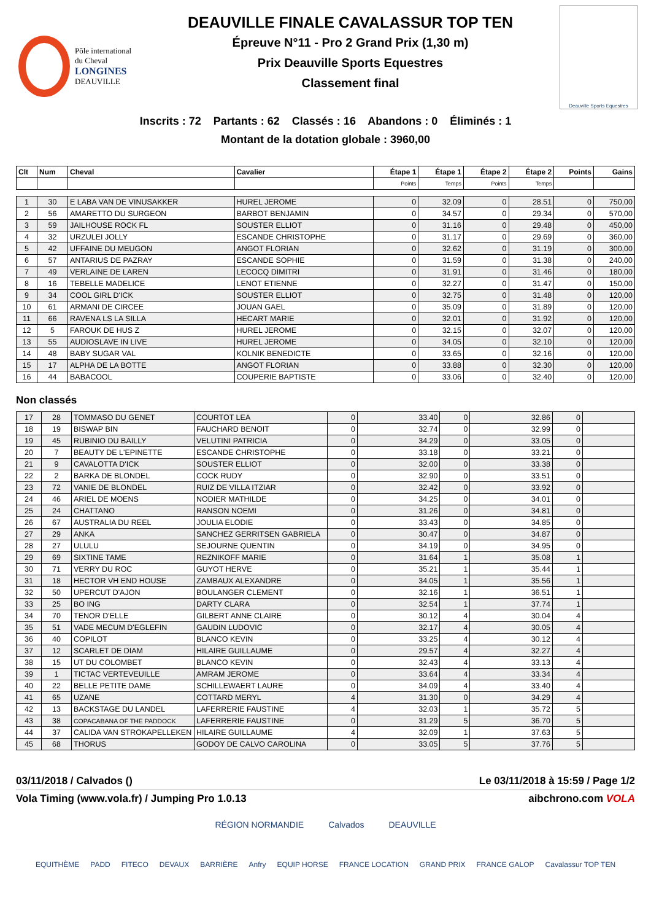Pôle international
du Cheval
LONGINES
DEAUVILLE
DEAUVILLE FINALE CAVALASSUR TOP TEN
Épreuve N°11 - Pro 2 Grand Prix (1,30 m)
Prix Deauville Sports Equestres
Classement final
Deauville Sports Equestres
Inscrits : 72 Partants : 62 Classés : 16 Abandons : 0 Éliminés : 1
Montant de la dotation globale : 3960,00
| Clt | Num | Cheval | Cavalier | Étape 1 | Étape 1 | Étape 2 | Étape 2 | Points | Gains |
| --- | --- | --- | --- | --- | --- | --- | --- | --- | --- |
| | | | | Points | Temps | Points | Temps | | |
| 1 | 30 | E LABA VAN DE VINUSAKKER | HUREL JEROME | 0 | 32.09 | 0 | 28.51 | 0 | 750,00 |
| 2 | 56 | AMARETTO DU SURGEON | BARBOT BENJAMIN | 0 | 34.57 | 0 | 29.34 | 0 | 570,00 |
| 3 | 59 | JAILHOUSE ROCK FL | SOUSTER ELLIOT | 0 | 31.16 | 0 | 29.48 | 0 | 450,00 |
| 4 | 32 | URZULEI JOLLY | ESCANDE CHRISTOPHE | 0 | 31.17 | 0 | 29.69 | 0 | 360,00 |
| 5 | 42 | UFFAINE DU MEUGON | ANGOT FLORIAN | 0 | 32.62 | 0 | 31.19 | 0 | 300,00 |
| 6 | 57 | ANTARIUS DE PAZRAY | ESCANDE SOPHIE | 0 | 31.59 | 0 | 31.38 | 0 | 240,00 |
| 7 | 49 | VERLAINE DE LAREN | LECOCQ DIMITRI | 0 | 31.91 | 0 | 31.46 | 0 | 180,00 |
| 8 | 16 | TEBELLE MADELICE | LENOT ETIENNE | 0 | 32.27 | 0 | 31.47 | 0 | 150,00 |
| 9 | 34 | COOL GIRL D'ICK | SOUSTER ELLIOT | 0 | 32.75 | 0 | 31.48 | 0 | 120,00 |
| 10 | 61 | ARMANI DE CIRCEE | JOUAN GAEL | 0 | 35.09 | 0 | 31.89 | 0 | 120,00 |
| 11 | 66 | RAVENA LS LA SILLA | HECART MARIE | 0 | 32.01 | 0 | 31.92 | 0 | 120,00 |
| 12 | 5 | FAROUK DE HUS Z | HUREL JEROME | 0 | 32.15 | 0 | 32.07 | 0 | 120,00 |
| 13 | 55 | AUDIOSLAVE IN LIVE | HUREL JEROME | 0 | 34.05 | 0 | 32.10 | 0 | 120,00 |
| 14 | 48 | BABY SUGAR VAL | KOLNIK BENEDICTE | 0 | 33.65 | 0 | 32.16 | 0 | 120,00 |
| 15 | 17 | ALPHA DE LA BOTTE | ANGOT FLORIAN | 0 | 33.88 | 0 | 32.30 | 0 | 120,00 |
| 16 | 44 | BABACOOL | COUPERIE BAPTISTE | 0 | 33.06 | 0 | 32.40 | 0 | 120,00 |
Non classés
| 17 | 28 | TOMMASO DU GENET | COURTOT LEA | 0 | 33.40 | 0 | 32.86 | 0 | |
| 18 | 19 | BISWAP BIN | FAUCHARD BENOIT | 0 | 32.74 | 0 | 32.99 | 0 | |
| 19 | 45 | RUBINIO DU BAILLY | VELUTINI PATRICIA | 0 | 34.29 | 0 | 33.05 | 0 | |
| 20 | 7 | BEAUTY DE L'EPINETTE | ESCANDE CHRISTOPHE | 0 | 33.18 | 0 | 33.21 | 0 | |
| 21 | 9 | CAVALOTTA D'ICK | SOUSTER ELLIOT | 0 | 32.00 | 0 | 33.38 | 0 | |
| 22 | 2 | BARKA DE BLONDEL | COCK RUDY | 0 | 32.90 | 0 | 33.51 | 0 | |
| 23 | 72 | VANIE DE BLONDEL | RUIZ DE VILLA ITZIAR | 0 | 32.42 | 0 | 33.92 | 0 | |
| 24 | 46 | ARIEL DE MOENS | NODIER MATHILDE | 0 | 34.25 | 0 | 34.01 | 0 | |
| 25 | 24 | CHATTANO | RANSON NOEMI | 0 | 31.26 | 0 | 34.81 | 0 | |
| 26 | 67 | AUSTRALIA DU REEL | JOULIA ELODIE | 0 | 33.43 | 0 | 34.85 | 0 | |
| 27 | 29 | ANKA | SANCHEZ GERRITSEN GABRIELA | 0 | 30.47 | 0 | 34.87 | 0 | |
| 28 | 27 | ULULU | SEJOURNE QUENTIN | 0 | 34.19 | 0 | 34.95 | 0 | |
| 29 | 69 | SIXTINE TAME | REZNIKOFF MARIE | 0 | 31.64 | 1 | 35.08 | 1 | |
| 30 | 71 | VERRY DU ROC | GUYOT HERVE | 0 | 35.21 | 1 | 35.44 | 1 | |
| 31 | 18 | HECTOR VH END HOUSE | ZAMBAUX ALEXANDRE | 0 | 34.05 | 1 | 35.56 | 1 | |
| 32 | 50 | UPERCUT D'AJON | BOULANGER CLEMENT | 0 | 32.16 | 1 | 36.51 | 1 | |
| 33 | 25 | BO ING | DARTY CLARA | 0 | 32.54 | 1 | 37.74 | 1 | |
| 34 | 70 | TENOR D'ELLE | GILBERT ANNE CLAIRE | 0 | 30.12 | 4 | 30.04 | 4 | |
| 35 | 51 | VADE MECUM D'EGLEFIN | GAUDIN LUDOVIC | 0 | 32.17 | 4 | 30.05 | 4 | |
| 36 | 40 | COPILOT | BLANCO KEVIN | 0 | 33.25 | 4 | 30.12 | 4 | |
| 37 | 12 | SCARLET DE DIAM | HILAIRE GUILLAUME | 0 | 29.57 | 4 | 32.27 | 4 | |
| 38 | 15 | UT DU COLOMBET | BLANCO KEVIN | 0 | 32.43 | 4 | 33.13 | 4 | |
| 39 | 1 | TICTAC VERTEVEUILLE | AMRAM JEROME | 0 | 33.64 | 4 | 33.34 | 4 | |
| 40 | 22 | BELLE PETITE DAME | SCHILLEWAERT LAURE | 0 | 34.09 | 4 | 33.40 | 4 | |
| 41 | 65 | UZANE | COTTARD MERYL | 4 | 31.30 | 0 | 34.29 | 4 | |
| 42 | 13 | BACKSTAGE DU LANDEL | LAFERRERIE FAUSTINE | 4 | 32.03 | 1 | 35.72 | 5 | |
| 43 | 38 | COPACABANA OF THE PADDOCK | LAFERRERIE FAUSTINE | 0 | 31.29 | 5 | 36.70 | 5 | |
| 44 | 37 | CALIDA VAN STROKAPELLEKEN | HILAIRE GUILLAUME | 4 | 32.09 | 1 | 37.63 | 5 | |
| 45 | 68 | THORUS | GODOY DE CALVO CAROLINA | 0 | 33.05 | 5 | 37.76 | 5 | |
03/11/2018 / Calvados () Le 03/11/2018 à 15:59 / Page 1/2
Vola Timing (www.vola.fr) / Jumping Pro 1.0.13 aibchrono.com VOLA
RÉGION NORMANDIE Calvados DEAUVILLE
EQUITHÈME PADD FITECO DEVAUX BARRIÈRE Anfry EQUIP HORSE FRANCE LOCATION GRAND PRIX FRANCE GALOP Cavalassur TOP TEN